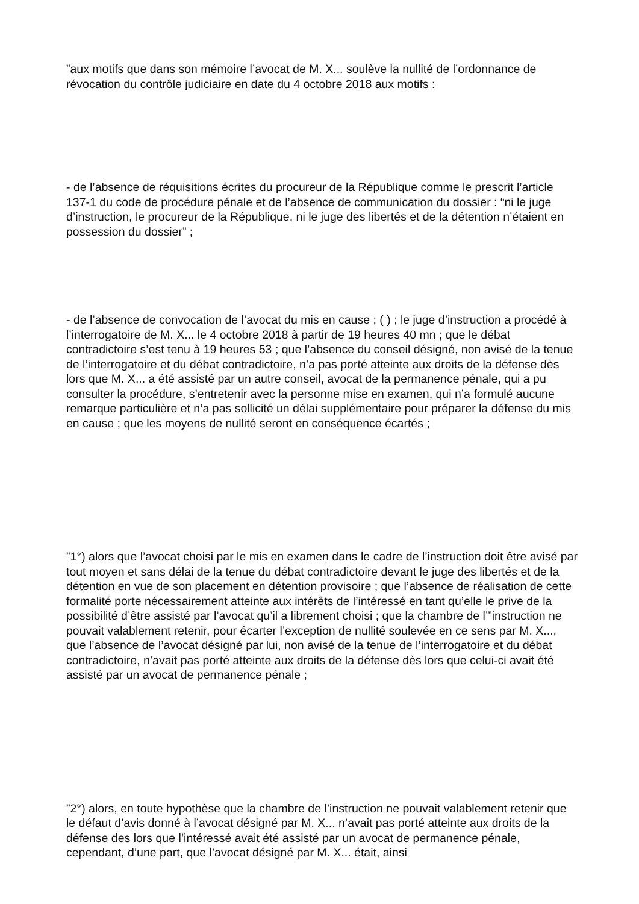”aux motifs que dans son mémoire l’avocat de M. X... soulève la nullité de l’ordonnance de révocation du contrôle judiciaire en date du 4 octobre 2018 aux motifs :
- de l’absence de réquisitions écrites du procureur de la République comme le prescrit l’article 137-1 du code de procédure pénale et de l’absence de communication du dossier : “ni le juge d’instruction, le procureur de la République, ni le juge des libertés et de la détention n’étaient en possession du dossier” ;
- de l’absence de convocation de l’avocat du mis en cause ; ( ) ; le juge d’instruction a procédé à l’interrogatoire de M. X... le 4 octobre 2018 à partir de 19 heures 40 mn ; que le débat contradictoire s’est tenu à 19 heures 53 ; que l’absence du conseil désigné, non avisé de la tenue de l’interrogatoire et du débat contradictoire, n’a pas porté atteinte aux droits de la défense dès lors que M. X... a été assisté par un autre conseil, avocat de la permanence pénale, qui a pu consulter la procédure, s’entretenir avec la personne mise en examen, qui n’a formulé aucune remarque particulière et n’a pas sollicité un délai supplémentaire pour préparer la défense du mis en cause ; que les moyens de nullité seront en conséquence écartés ;
”1°) alors que l’avocat choisi par le mis en examen dans le cadre de l’instruction doit être avisé par tout moyen et sans délai de la tenue du débat contradictoire devant le juge des libertés et de la détention en vue de son placement en détention provisoire ; que l’absence de réalisation de cette formalité porte nécessairement atteinte aux intérêts de l’intéressé en tant qu’elle le prive de la possibilité d’être assisté par l’avocat qu’il a librement choisi ; que la chambre de l’”instruction ne pouvait valablement retenir, pour écarter l’exception de nullité soulevée en ce sens par M. X..., que l’absence de l’avocat désigné par lui, non avisé de la tenue de l’interrogatoire et du débat contradictoire, n’avait pas porté atteinte aux droits de la défense dès lors que celui-ci avait été assisté par un avocat de permanence pénale ;
”2°) alors, en toute hypothèse que la chambre de l’instruction ne pouvait valablement retenir que le défaut d’avis donné à l’avocat désigné par M. X... n’avait pas porté atteinte aux droits de la défense des lors que l’intéressé avait été assisté par un avocat de permanence pénale, cependant, d’une part, que l’avocat désigné par M. X... était, ainsi